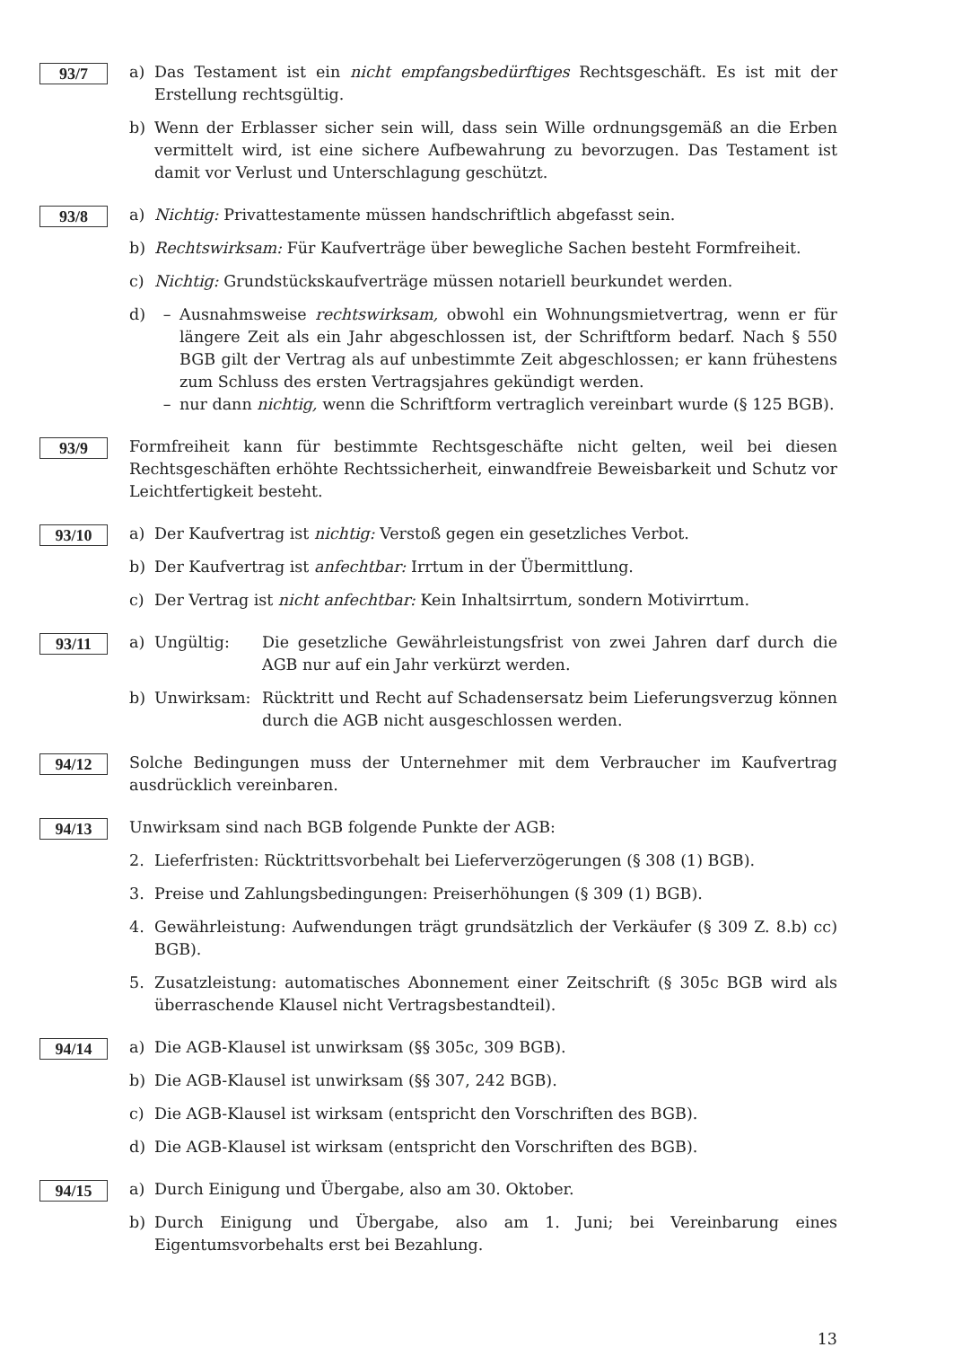93/7
a) Das Testament ist ein nicht empfangsbedürftiges Rechtsgeschäft. Es ist mit der Erstellung rechtsgültig.
b) Wenn der Erblasser sicher sein will, dass sein Wille ordnungsgemäß an die Erben vermittelt wird, ist eine sichere Aufbewahrung zu bevorzugen. Das Testament ist damit vor Verlust und Unterschlagung geschützt.
93/8
a) Nichtig: Privattestamente müssen handschriftlich abgefasst sein.
b) Rechtswirksam: Für Kaufverträge über bewegliche Sachen besteht Formfreiheit.
c) Nichtig: Grundstückskaufverträge müssen notariell beurkundet werden.
d) – Ausnahmsweise rechtswirksam, obwohl ein Wohnungsmietvertrag, wenn er für längere Zeit als ein Jahr abgeschlossen ist, der Schriftform bedarf. Nach § 550 BGB gilt der Vertrag als auf unbestimmte Zeit abgeschlossen; er kann frühestens zum Schluss des ersten Vertragsjahres gekündigt werden.
– nur dann nichtig, wenn die Schriftform vertraglich vereinbart wurde (§ 125 BGB).
93/9
Formfreiheit kann für bestimmte Rechtsgeschäfte nicht gelten, weil bei diesen Rechtsgeschäften erhöhte Rechtssicherheit, einwandfreie Beweisbarkeit und Schutz vor Leichtfertigkeit besteht.
93/10
a) Der Kaufvertrag ist nichtig: Verstoß gegen ein gesetzliches Verbot.
b) Der Kaufvertrag ist anfechtbar: Irrtum in der Übermittlung.
c) Der Vertrag ist nicht anfechtbar: Kein Inhaltsirrtum, sondern Motivirrtum.
93/11
a) Ungültig: Die gesetzliche Gewährleistungsfrist von zwei Jahren darf durch die AGB nur auf ein Jahr verkürzt werden.
b) Unwirksam: Rücktritt und Recht auf Schadensersatz beim Lieferungsverzug können durch die AGB nicht ausgeschlossen werden.
94/12
Solche Bedingungen muss der Unternehmer mit dem Verbraucher im Kaufvertrag ausdrücklich vereinbaren.
94/13
Unwirksam sind nach BGB folgende Punkte der AGB:
2. Lieferfristen: Rücktrittsvorbehalt bei Lieferverzögerungen (§ 308 (1) BGB).
3. Preise und Zahlungsbedingungen: Preiserhöhungen (§ 309 (1) BGB).
4. Gewährleistung: Aufwendungen trägt grundsätzlich der Verkäufer (§ 309 Z. 8.b) cc) BGB).
5. Zusatzleistung: automatisches Abonnement einer Zeitschrift (§ 305c BGB wird als überraschende Klausel nicht Vertragsbestandteil).
94/14
a) Die AGB-Klausel ist unwirksam (§§ 305c, 309 BGB).
b) Die AGB-Klausel ist unwirksam (§§ 307, 242 BGB).
c) Die AGB-Klausel ist wirksam (entspricht den Vorschriften des BGB).
d) Die AGB-Klausel ist wirksam (entspricht den Vorschriften des BGB).
94/15
a) Durch Einigung und Übergabe, also am 30. Oktober.
b) Durch Einigung und Übergabe, also am 1. Juni; bei Vereinbarung eines Eigentumsvorbehalts erst bei Bezahlung.
13